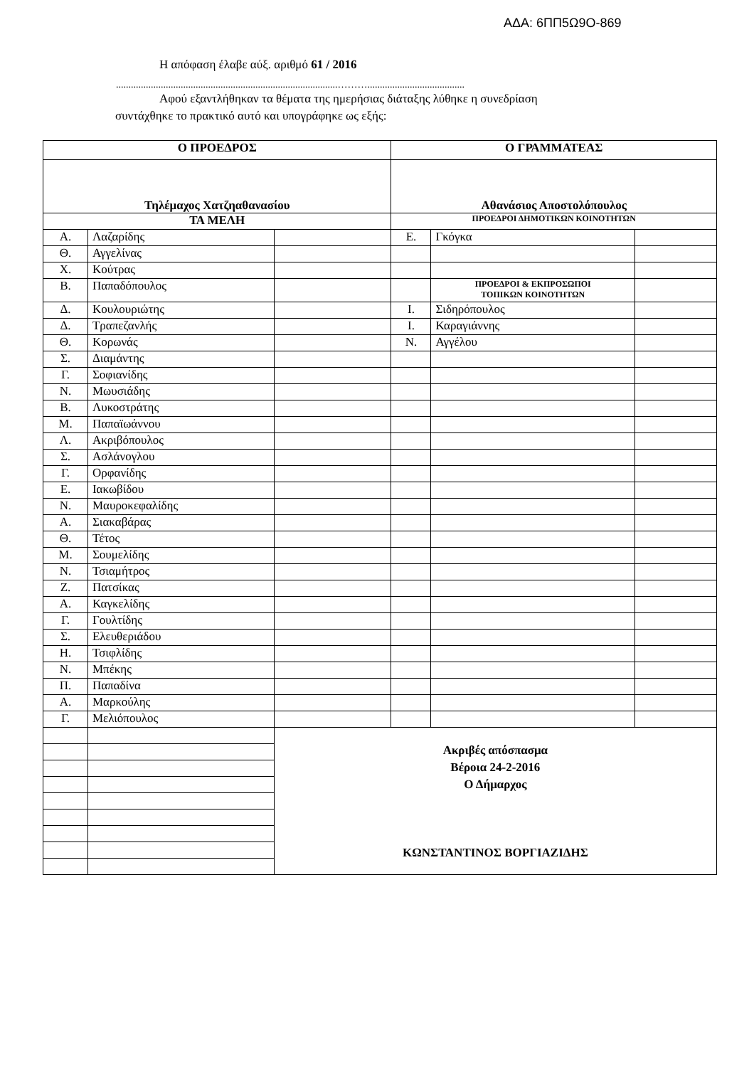ΑΔΑ: 6ΠΠ5Ω9Ο-869
Η απόφαση έλαβε αύξ. αριθμό 61 / 2016
.........................................................................................……….......................................
Αφού εξαντλήθηκαν τα θέματα της ημερήσιας διάταξης λύθηκε η συνεδρίαση
συντάχθηκε το πρακτικό αυτό και υπογράφηκε ως εξής:
| Ο ΠΡΟΕΔΡΟΣ | | | Ο ΓΡΑΜΜΑΤΕΑΣ | | |
| Τηλέμαχος Χατζηαθανασίου | | | Αθανάσιος Αποστολόπουλος | | |
| ΤΑ ΜΕΛΗ | | | ΠΡΟΕΔΡΟΙ ΔΗΜΟΤΙΚΩΝ ΚΟΙΝΟΤΗΤΩΝ | | |
| Α. | Λαζαρίδης | | Ε. | Γκόγκα | |
| Θ. | Αγγελίνας | | | | |
| Χ. | Κούτρας | | | | |
| Β. | Παπαδόπουλος | | | ΠΡΟΕΔΡΟΙ & ΕΚΠΡΟΣΩΠΟΙ ΤΟΠΙΚΩΝ ΚΟΙΝΟΤΗΤΩΝ | |
| Δ. | Κουλουριώτης | | Ι. | Σιδηρόπουλος | |
| Δ. | Τραπεζανλής | | Ι. | Καραγιάννης | |
| Θ. | Κορωνάς | | Ν. | Αγγέλου | |
| Σ. | Διαμάντης | | | | |
| Γ. | Σοφιανίδης | | | | |
| Ν. | Μωυσιάδης | | | | |
| Β. | Λυκοστράτης | | | | |
| Μ. | Παπαϊωάννου | | | | |
| Λ. | Ακριβόπουλος | | | | |
| Σ. | Ασλάνογλου | | | | |
| Γ. | Ορφανίδης | | | | |
| Ε. | Ιακωβίδου | | | | |
| Ν. | Μαυροκεφαλίδης | | | | |
| Α. | Σιακαβάρας | | | | |
| Θ. | Τέτος | | | | |
| Μ. | Σουμελίδης | | | | |
| Ν. | Τσιαμήτρος | | | | |
| Ζ. | Πατσίκας | | | | |
| Α. | Καγκελίδης | | | | |
| Γ. | Γουλτίδης | | | | |
| Σ. | Ελευθεριάδου | | | | |
| Η. | Τσιφλίδης | | | | |
| Ν. | Μπέκης | | | | |
| Π. | Παπαδίνα | | | | |
| Α. | Μαρκούλης | | | | |
| Γ. | Μελιόπουλος | | | | |
| | | Ακριβές απόσπασμα Βέροια 24-2-2016 Ο Δήμαρχος ΚΩΝΣΤΑΝΤΙΝΟΣ ΒΟΡΓΙΑΖΙΔΗΣ | | | |